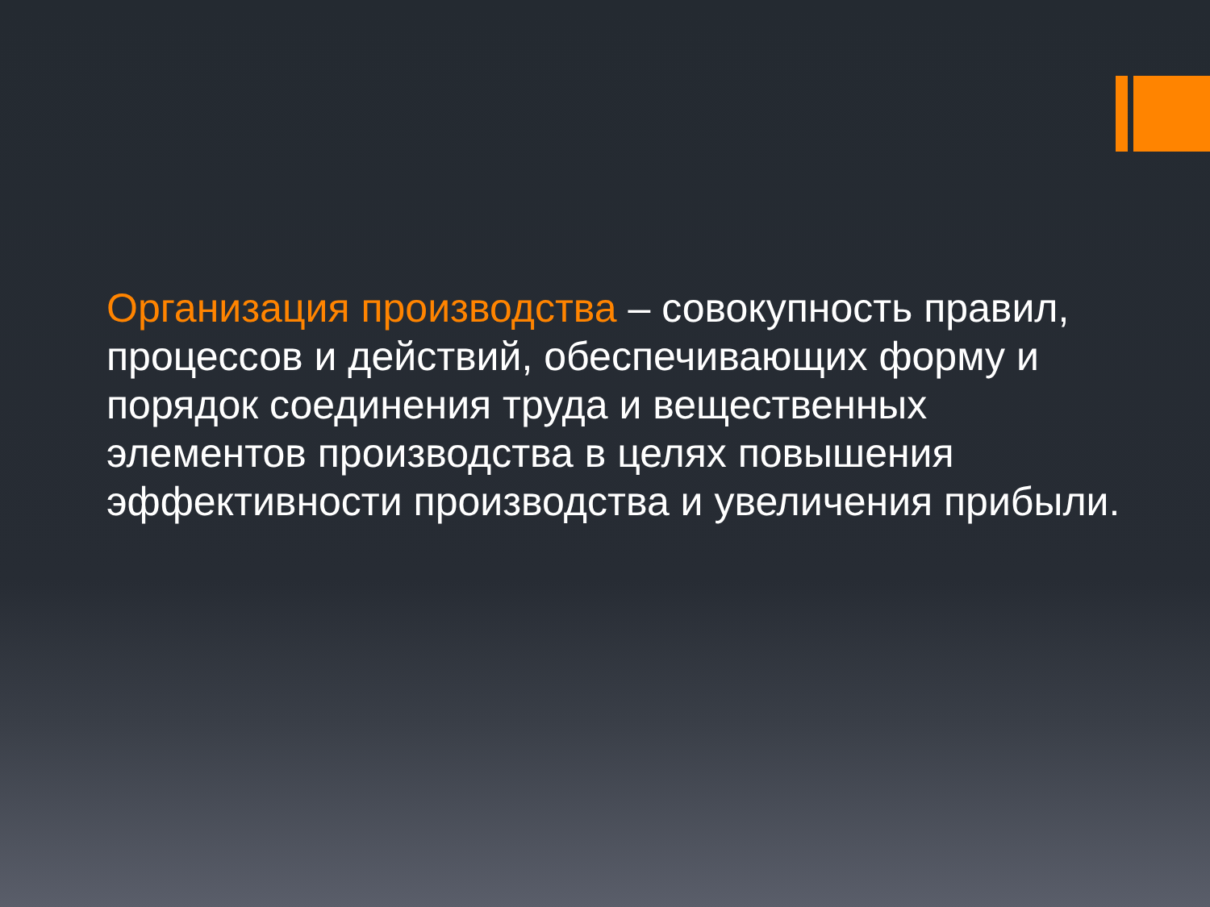Организация производства – совокупность правил, процессов и действий, обеспечивающих форму и порядок соединения труда и вещественных элементов производства в целях повышения эффективности производства и увеличения прибыли.